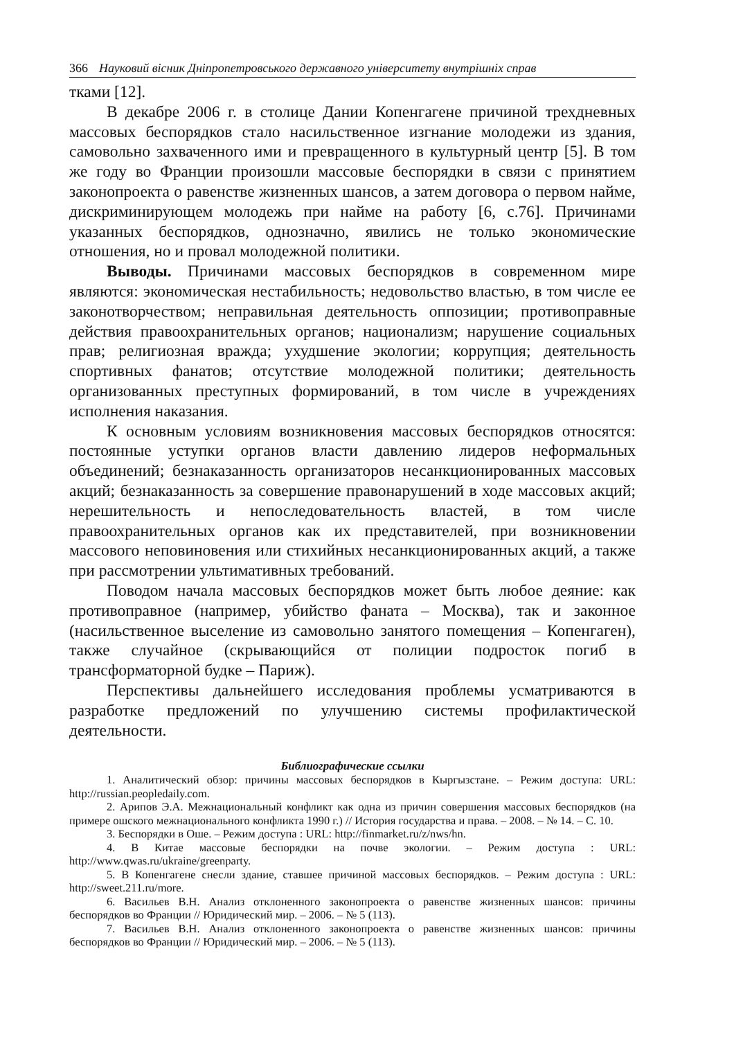366 Науковий вісник Дніпропетровського державного університету внутрішніх справ
тками [12].
В декабре 2006 г. в столице Дании Копенгагене причиной трехдневных массовых беспорядков стало насильственное изгнание молодежи из здания, самовольно захваченного ими и превращенного в культурный центр [5]. В том же году во Франции произошли массовые беспорядки в связи с принятием законопроекта о равенстве жизненных шансов, а затем договора о первом найме, дискриминирующем молодежь при найме на работу [6, с.76]. Причинами указанных беспорядков, однозначно, явились не только экономические отношения, но и провал молодежной политики.
Выводы. Причинами массовых беспорядков в современном мире являются: экономическая нестабильность; недовольство властью, в том числе ее законотворчеством; неправильная деятельность оппозиции; противоправные действия правоохранительных органов; национализм; нарушение социальных прав; религиозная вражда; ухудшение экологии; коррупция; деятельность спортивных фанатов; отсутствие молодежной политики; деятельность организованных преступных формирований, в том числе в учреждениях исполнения наказания.
К основным условиям возникновения массовых беспорядков относятся: постоянные уступки органов власти давлению лидеров неформальных объединений; безнаказанность организаторов несанкционированных массовых акций; безнаказанность за совершение правонарушений в ходе массовых акций; нерешительность и непоследовательность властей, в том числе правоохранительных органов как их представителей, при возникновении массового неповиновения или стихийных несанкционированных акций, а также при рассмотрении ультимативных требований.
Поводом начала массовых беспорядков может быть любое деяние: как противоправное (например, убийство фаната – Москва), так и законное (насильственное выселение из самовольно занятого помещения – Копенгаген), также случайное (скрывающийся от полиции подросток погиб в трансформаторной будке – Париж).
Перспективы дальнейшего исследования проблемы усматриваются в разработке предложений по улучшению системы профилактической деятельности.
Библиографические ссылки
1. Аналитический обзор: причины массовых беспорядков в Кыргызстане. – Режим доступа: URL: http://russian.peopledaily.com.
2. Арипов Э.А. Межнациональный конфликт как одна из причин совершения массовых беспорядков (на примере ошского межнационального конфликта 1990 г.) // История государства и права. – 2008. – № 14. – С. 10.
3. Беспорядки в Оше. – Режим доступа : URL: http://finmarket.ru/z/nws/hn.
4. В Китае массовые беспорядки на почве экологии. – Режим доступа : URL: http://www.qwas.ru/ukraine/greenparty.
5. В Копенгагене снесли здание, ставшее причиной массовых беспорядков. – Режим доступа : URL: http://sweet.211.ru/more.
6. Васильев В.Н. Анализ отклоненного законопроекта о равенстве жизненных шансов: причины беспорядков во Франции // Юридический мир. – 2006. – № 5 (113).
7. Васильев В.Н. Анализ отклоненного законопроекта о равенстве жизненных шансов: причины беспорядков во Франции // Юридический мир. – 2006. – № 5 (113).